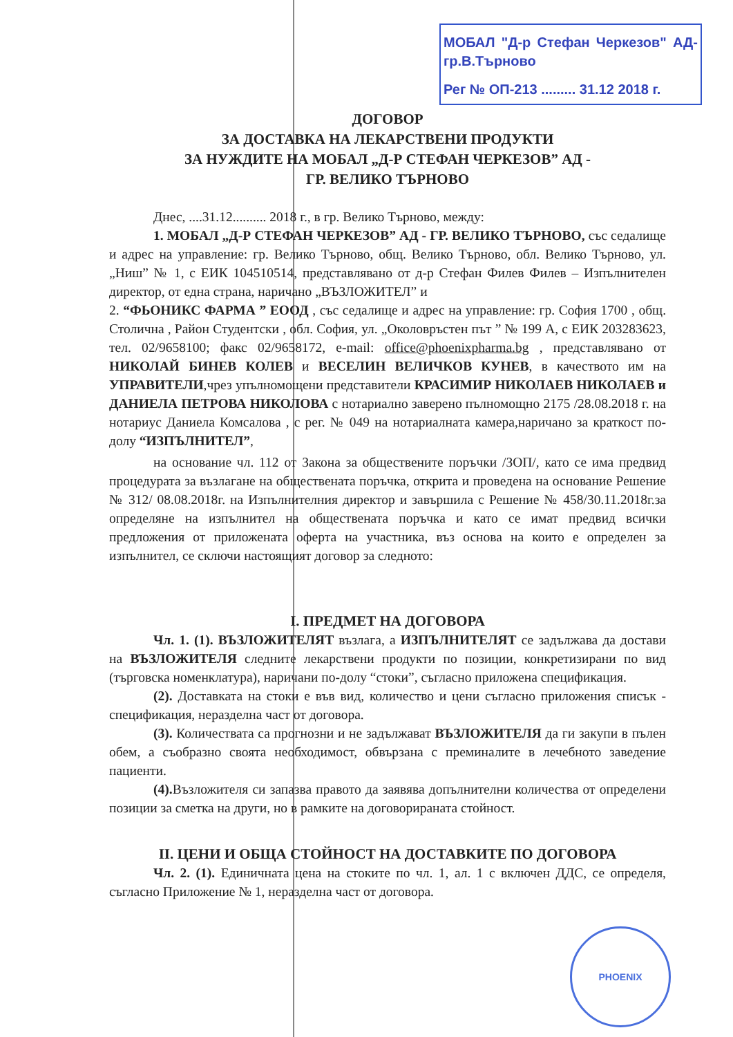МОБАЛ "Д-р Стефан Черкезов" АД-гр.В.Търново
Рег № ОП-213 ......... 31.12 2018 г.
ДОГОВОР
ЗА ДОСТАВКА НА ЛЕКАРСТВЕНИ ПРОДУКТИ
ЗА НУЖДИТЕ НА МОБАЛ „Д-Р СТЕФАН ЧЕРКЕЗОВ” АД -
ГР. ВЕЛИКО ТЪРНОВО
Днес, ....31.12.......... 2018 г., в гр. Велико Търново, между:
1. МОБАЛ „Д-Р СТЕФАН ЧЕРКЕЗОВ” АД - ГР. ВЕЛИКО ТЪРНОВО, със седалище и адрес на управление: гр. Велико Търново, общ. Велико Търново, обл. Велико Търново, ул. „Ниш” № 1, с ЕИК 104510514, представлявано от д-р Стефан Филев Филев – Изпълнителен директор, от една страна, наричано „ВЪЗЛОЖИТЕЛ” и
2. “ФЬОНИКС ФАРМА ” ЕООД , със седалище и адрес на управление: гр. София 1700 , общ. Столична , Район Студентски , обл. София, ул. „Околовръстен път ” № 199 А, с ЕИК 203283623, тел. 02/9658100; факс 02/9658172, e-mail: office@phoenixpharma.bg , представлявано от НИКОЛАЙ БИНЕВ КОЛЕВ и ВЕСЕЛИН ВЕЛИЧКОВ КУНЕВ, в качеството им на УПРАВИТЕЛИ,чрез упълномощени представители КРАСИМИР НИКОЛАЕВ НИКОЛАЕВ и ДАНИЕЛА ПЕТРОВА НИКОЛОВА с нотариално заверено пълномощно 2175 /28.08.2018 г. на нотариус Даниела Комсалова , с рег. № 049 на нотариалната камера,наричано за краткост по-долу “ИЗПЪЛНИТЕЛ”,
на основание чл. 112 от Закона за обществените поръчки /ЗОП/, като се има предвид процедурата за възлагане на обществената поръчка, открита и проведена на основание Решение № 312/ 08.08.2018г. на Изпълнителния директор и завършила с Решение № 458/30.11.2018г.за определяне на изпълнител на обществената поръчка и като се имат предвид всички предложения от приложената оферта на участника, въз основа на които е определен за изпълнител, се сключи настоящият договор за следното:
I. ПРЕДМЕТ НА ДОГОВОРА
Чл. 1. (1). ВЪЗЛОЖИТЕЛЯТ възлага, а ИЗПЪЛНИТЕЛЯТ се задължава да достави на ВЪЗЛОЖИТЕЛЯ следните лекарствени продукти по позиции, конкретизирани по вид (търговска номенклатура), наричани по-долу “стоки”, съгласно приложена спецификация.
(2). Доставката на стоки е във вид, количество и цени съгласно приложения списък - спецификация, неразделна част от договора.
(3). Количествата са прогнозни и не задължават ВЪЗЛОЖИТЕЛЯ да ги закупи в пълен обем, а съобразно своята необходимост, обвързана с преминалите в лечебното заведение пациенти.
(4). Възложителя си запазва правото да заявява допълнителни количества от определени позиции за сметка на други, но в рамките на договорираната стойност.
II. ЦЕНИ И ОБЩА СТОЙНОСТ НА ДОСТАВКИТЕ ПО ДОГОВОРА
Чл. 2. (1). Единичната цена на стоките по чл. 1, ал. 1 с включен ДДС, се определя, съгласно Приложение № 1, неразделна част от договора.
PHOENIX